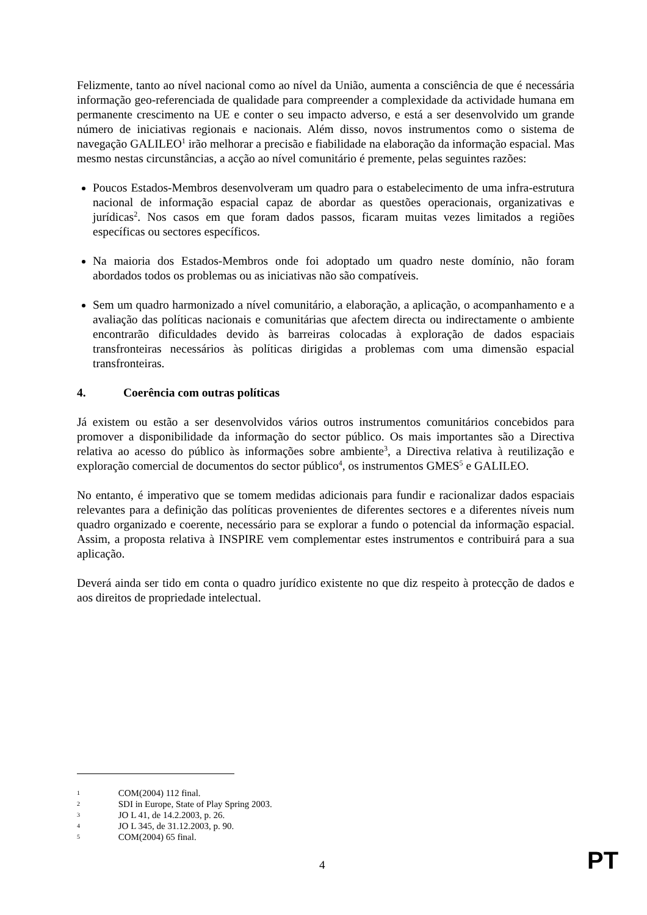Felizmente, tanto ao nível nacional como ao nível da União, aumenta a consciência de que é necessária informação geo-referenciada de qualidade para compreender a complexidade da actividade humana em permanente crescimento na UE e conter o seu impacto adverso, e está a ser desenvolvido um grande número de iniciativas regionais e nacionais. Além disso, novos instrumentos como o sistema de navegação GALILEO<sup>1</sup> irão melhorar a precisão e fiabilidade na elaboração da informação espacial. Mas mesmo nestas circunstâncias, a acção ao nível comunitário é premente, pelas seguintes razões:
Poucos Estados-Membros desenvolveram um quadro para o estabelecimento de uma infra-estrutura nacional de informação espacial capaz de abordar as questões operacionais, organizativas e jurídicas<sup>2</sup>. Nos casos em que foram dados passos, ficaram muitas vezes limitados a regiões específicas ou sectores específicos.
Na maioria dos Estados-Membros onde foi adoptado um quadro neste domínio, não foram abordados todos os problemas ou as iniciativas não são compatíveis.
Sem um quadro harmonizado a nível comunitário, a elaboração, a aplicação, o acompanhamento e a avaliação das políticas nacionais e comunitárias que afectem directa ou indirectamente o ambiente encontrarão dificuldades devido às barreiras colocadas à exploração de dados espaciais transfronteiras necessários às políticas dirigidas a problemas com uma dimensão espacial transfronteiras.
4. Coerência com outras políticas
Já existem ou estão a ser desenvolvidos vários outros instrumentos comunitários concebidos para promover a disponibilidade da informação do sector público. Os mais importantes são a Directiva relativa ao acesso do público às informações sobre ambiente<sup>3</sup>, a Directiva relativa à reutilização e exploração comercial de documentos do sector público<sup>4</sup>, os instrumentos GMES<sup>5</sup> e GALILEO.
No entanto, é imperativo que se tomem medidas adicionais para fundir e racionalizar dados espaciais relevantes para a definição das políticas provenientes de diferentes sectores e a diferentes níveis num quadro organizado e coerente, necessário para se explorar a fundo o potencial da informação espacial. Assim, a proposta relativa à INSPIRE vem complementar estes instrumentos e contribuirá para a sua aplicação.
Deverá ainda ser tido em conta o quadro jurídico existente no que diz respeito à protecção de dados e aos direitos de propriedade intelectual.
1 COM(2004) 112 final.
2 SDI in Europe, State of Play Spring 2003.
3 JO L 41, de 14.2.2003, p. 26.
4 JO L 345, de 31.12.2003, p. 90.
5 COM(2004) 65 final.
4 PT